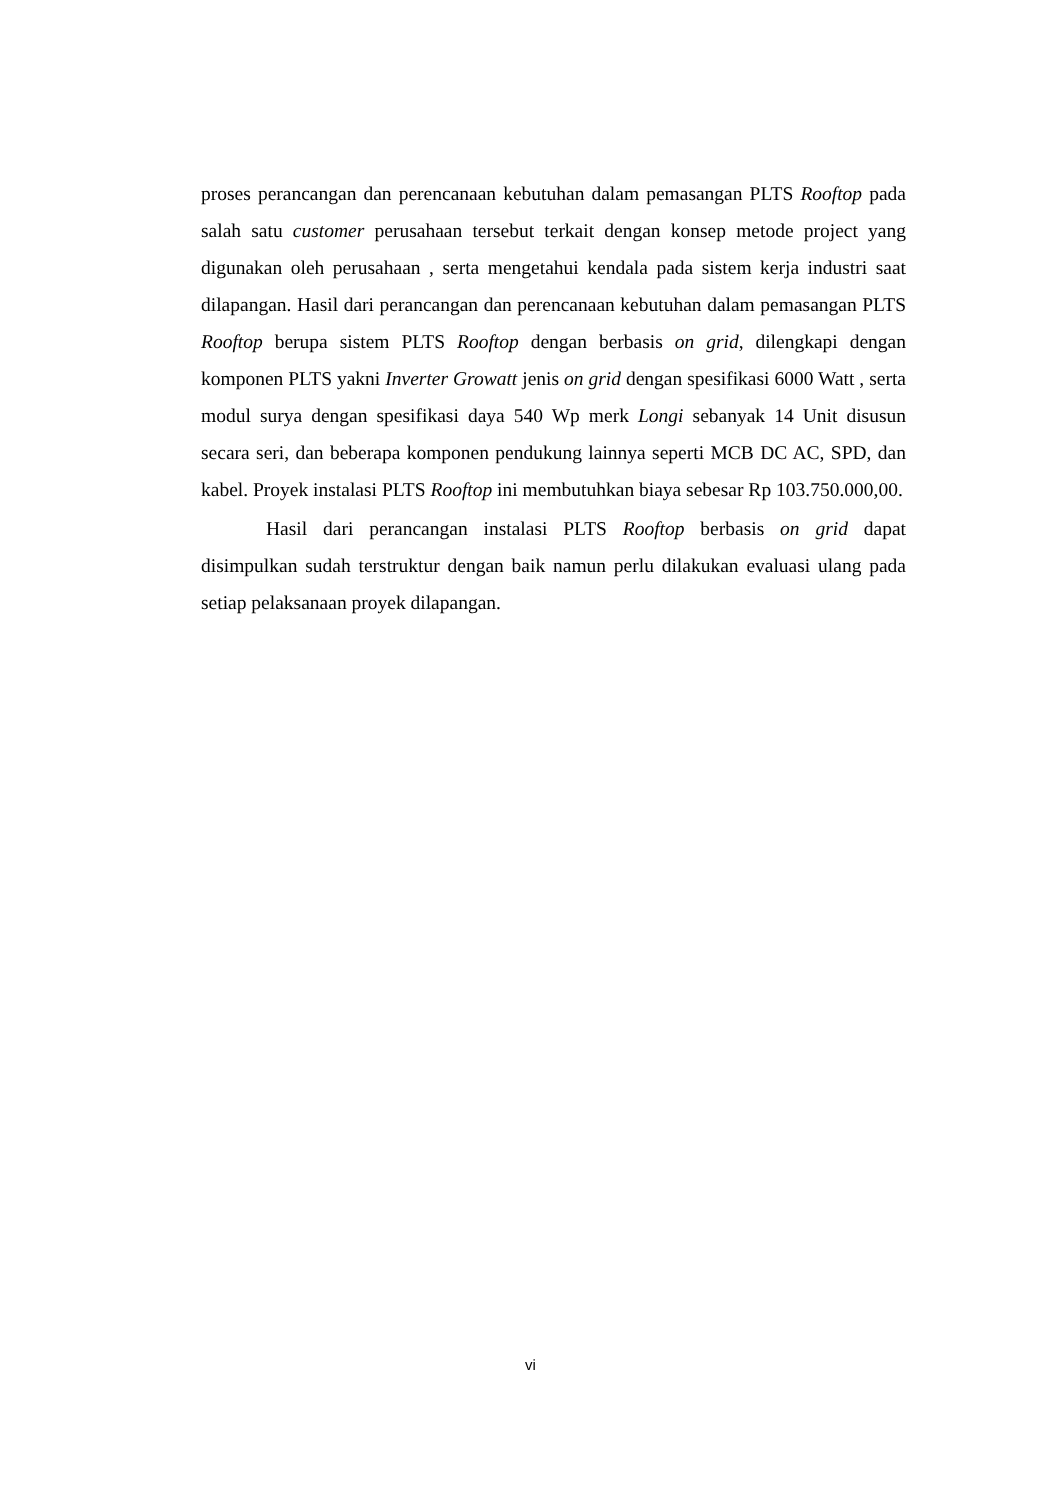proses perancangan dan perencanaan kebutuhan dalam pemasangan PLTS Rooftop pada salah satu customer perusahaan tersebut terkait dengan konsep metode project yang digunakan oleh perusahaan , serta mengetahui kendala pada sistem kerja industri saat dilapangan. Hasil dari perancangan dan perencanaan kebutuhan dalam pemasangan PLTS Rooftop berupa sistem PLTS Rooftop dengan berbasis on grid, dilengkapi dengan komponen PLTS yakni Inverter Growatt jenis on grid dengan spesifikasi 6000 Watt , serta modul surya dengan spesifikasi daya 540 Wp merk Longi sebanyak 14 Unit disusun secara seri, dan beberapa komponen pendukung lainnya seperti MCB DC AC, SPD, dan kabel. Proyek instalasi PLTS Rooftop ini membutuhkan biaya sebesar Rp 103.750.000,00.
Hasil dari perancangan instalasi PLTS Rooftop berbasis on grid dapat disimpulkan sudah terstruktur dengan baik namun perlu dilakukan evaluasi ulang pada setiap pelaksanaan proyek dilapangan.
vi